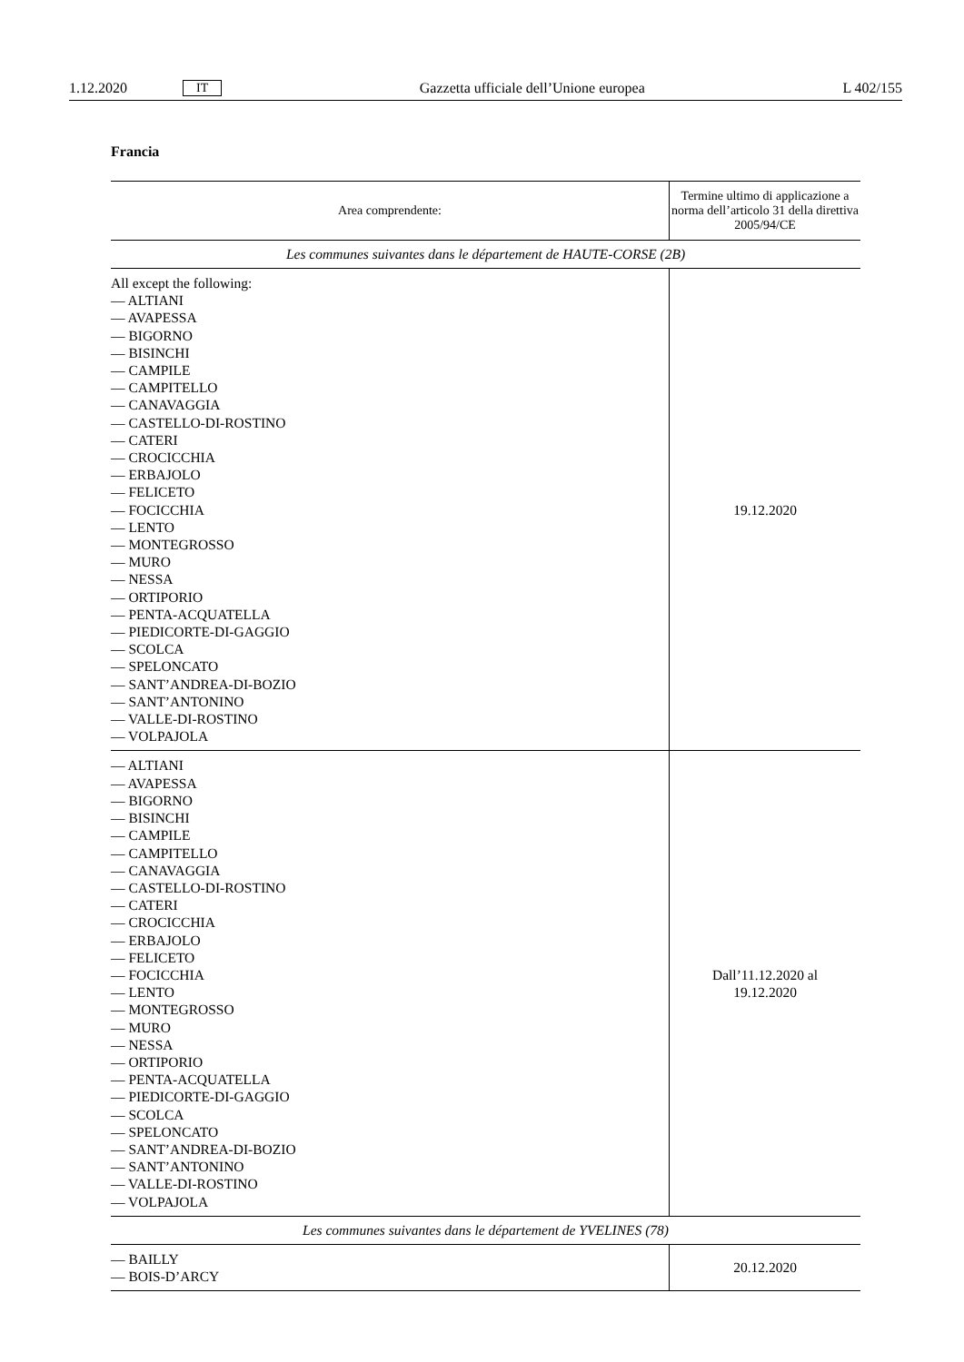1.12.2020 IT Gazzetta ufficiale dell’Unione europea L 402/155
Francia
| Area comprendente: | Termine ultimo di applicazione a norma dell’articolo 31 della direttiva 2005/94/CE |
| --- | --- |
| Les communes suivantes dans le département de HAUTE-CORSE (2B) | |
| All except the following: — ALTIANI — AVAPESSA — BIGORNO — BISINCHI — CAMPILE — CAMPITELLO — CANAVAGGIA — CASTELLO-DI-ROSTINO — CATERI — CROCICCHIA — ERBAJOLO — FELICETO — FOCICCHIA — LENTO — MONTEGROSSO — MURO — NESSA — ORTIPORIO — PENTA-ACQUATELLA — PIEDICORTE-DI-GAGGIO — SCOLCA — SPELONCATO — SANT’ANDREA-DI-BOZIO — SANT’ANTONINO — VALLE-DI-ROSTINO — VOLPAJOLA | 19.12.2020 |
| — ALTIANI — AVAPESSA — BIGORNO — BISINCHI — CAMPILE — CAMPITELLO — CANAVAGGIA — CASTELLO-DI-ROSTINO — CATERI — CROCICCHIA — ERBAJOLO — FELICETO — FOCICCHIA — LENTO — MONTEGROSSO — MURO — NESSA — ORTIPORIO — PENTA-ACQUATELLA — PIEDICORTE-DI-GAGGIO — SCOLCA — SPELONCATO — SANT’ANDREA-DI-BOZIO — SANT’ANTONINO — VALLE-DI-ROSTINO — VOLPAJOLA | Dall’11.12.2020 al 19.12.2020 |
| Les communes suivantes dans le département de YVELINES (78) | |
| — BAILLY — BOIS-D’ARCY | 20.12.2020 |